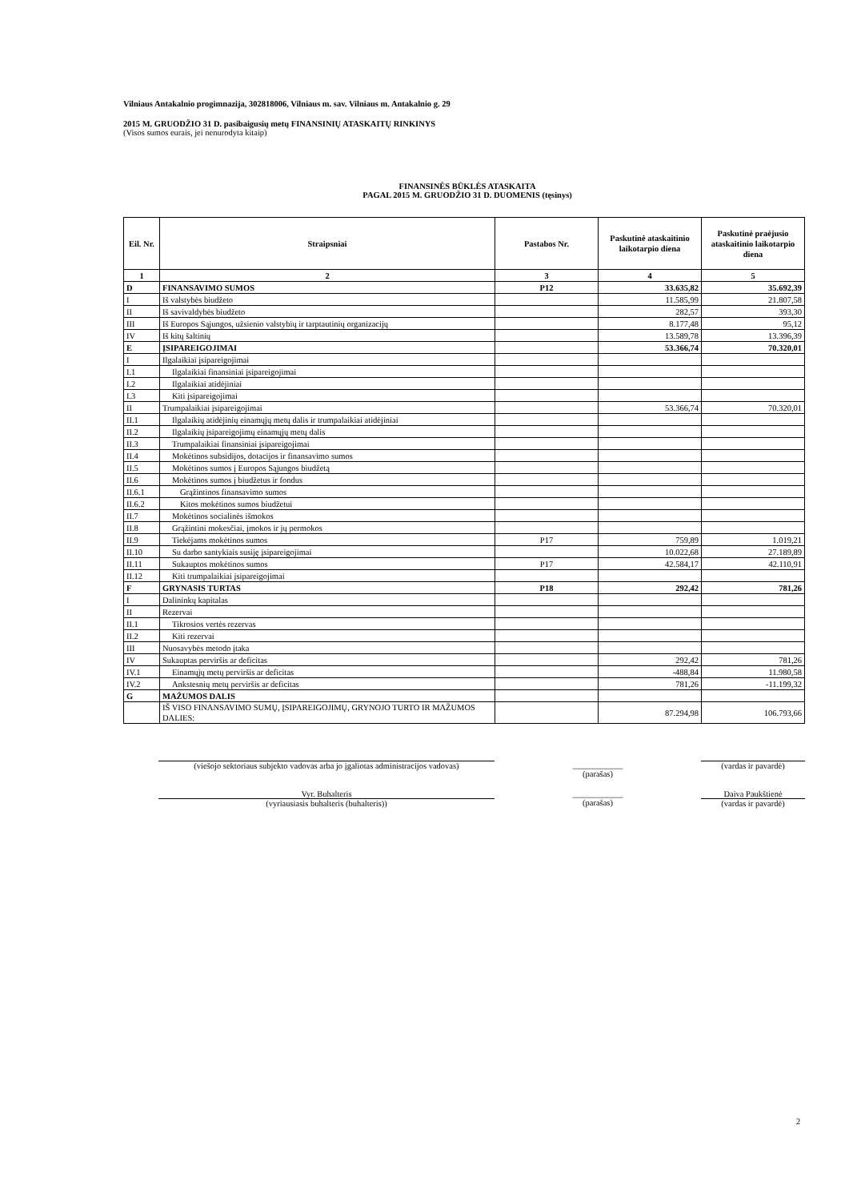Vilniaus Antakalnio progimnazija, 302818006, Vilniaus m. sav. Vilniaus m. Antakalnio g. 29
2015 M. GRUODŽIO 31 D. pasibaigusių metų FINANSINIŲ ATASKAITŲ RINKINYS
(Visos sumos eurais, jei nenurodyta kitaip)
FINANSINĖS BŪKLĖS ATASKAITA
PAGAL 2015 M. GRUODŽIO 31 D. DUOMENIS (tęsinys)
| Eil. Nr. | Straipsniai | Pastabos Nr. | Paskutinė ataskaitinio laikotarpio diena | Paskutinė praėjusio ataskaitinio laikotarpio diena |
| --- | --- | --- | --- | --- |
| 1 | 2 | 3 | 4 | 5 |
| D | FINANSAVIMO SUMOS | P12 | 33.635,82 | 35.692,39 |
| I | Iš valstybės biudžeto | | 11.585,99 | 21.807,58 |
| II | Iš savivaldybės biudžeto | | 282,57 | 393,30 |
| III | Iš Europos Sąjungos, užsienio valstybių ir tarptautinių organizacijų | | 8.177,48 | 95,12 |
| IV | Iš kitų šaltinių | | 13.589,78 | 13.396,39 |
| E | ĮSIPAREIGOJIMAI | | 53.366,74 | 70.320,01 |
| I | Ilgalaikiai įsipareigojimai | | | |
| I.1 | Ilgalaikiai finansiniai įsipareigojimai | | | |
| I.2 | Ilgalaikiai atidėjiniai | | | |
| I.3 | Kiti įsipareigojimai | | | |
| II | Trumpalaikiai įsipareigojimai | | 53.366,74 | 70.320,01 |
| II.1 | Ilgalaikių atidėjinių einamųjų metų dalis ir trumpalaikiai atidėjiniai | | | |
| II.2 | Ilgalaikių įsipareigojimų einamųjų metų dalis | | | |
| II.3 | Trumpalaikiai finansiniai įsipareigojimai | | | |
| II.4 | Mokėtinos subsidijos, dotacijos ir finansavimo sumos | | | |
| II.5 | Mokėtinos sumos į Europos Sąjungos biudžetą | | | |
| II.6 | Mokėtinos sumos į biudžetus ir fondus | | | |
| II.6.1 | Grąžintinos finansavimo sumos | | | |
| II.6.2 | Kitos mokėtinos sumos biudžetui | | | |
| II.7 | Mokėtinos socialinės išmokos | | | |
| II.8 | Grąžintini mokesčiai, įmokos ir jų permokos | | | |
| II.9 | Tiekėjams mokėtinos sumos | P17 | 759,89 | 1.019,21 |
| II.10 | Su darbo santykiais susiję įsipareigojimai | | 10.022,68 | 27.189,89 |
| II.11 | Sukauptos mokėtinos sumos | P17 | 42.584,17 | 42.110,91 |
| II.12 | Kiti trumpalaikiai įsipareigojimai | | | |
| F | GRYNASIS TURTAS | P18 | 292,42 | 781,26 |
| I | Dalininkų kapitalas | | | |
| II | Rezervai | | | |
| II.1 | Tikrosios vertės rezervas | | | |
| II.2 | Kiti rezervai | | | |
| III | Nuosavybės metodo įtaka | | | |
| IV | Sukauptas perviršis ar deficitas | | 292,42 | 781,26 |
| IV.1 | Einamųjų metų perviršis ar deficitas | | -488,84 | 11.980,58 |
| IV.2 | Ankstesnių metų perviršis ar deficitas | | 781,26 | -11.199,32 |
| G | MAŽUMOS DALIS | | | |
| | IŠ VISO FINANSAVIMO SUMŲ, ĮSIPAREIGOJIMŲ, GRYNOJO TURTO IR MAŽUMOS DALIES: | | 87.294,98 | 106.793,66 |
(viešojo sektoriaus subjekto vadovas arba jo įgaliotas administracijos vadovas) ____________
(parašas) (vardas ir pavardė)
Vyr. Buhalteris
(vyriausiasis buhalteris (buhalteris)) ____________
(parašas) Daiva Paukštienė
(vardas ir pavardė)
2